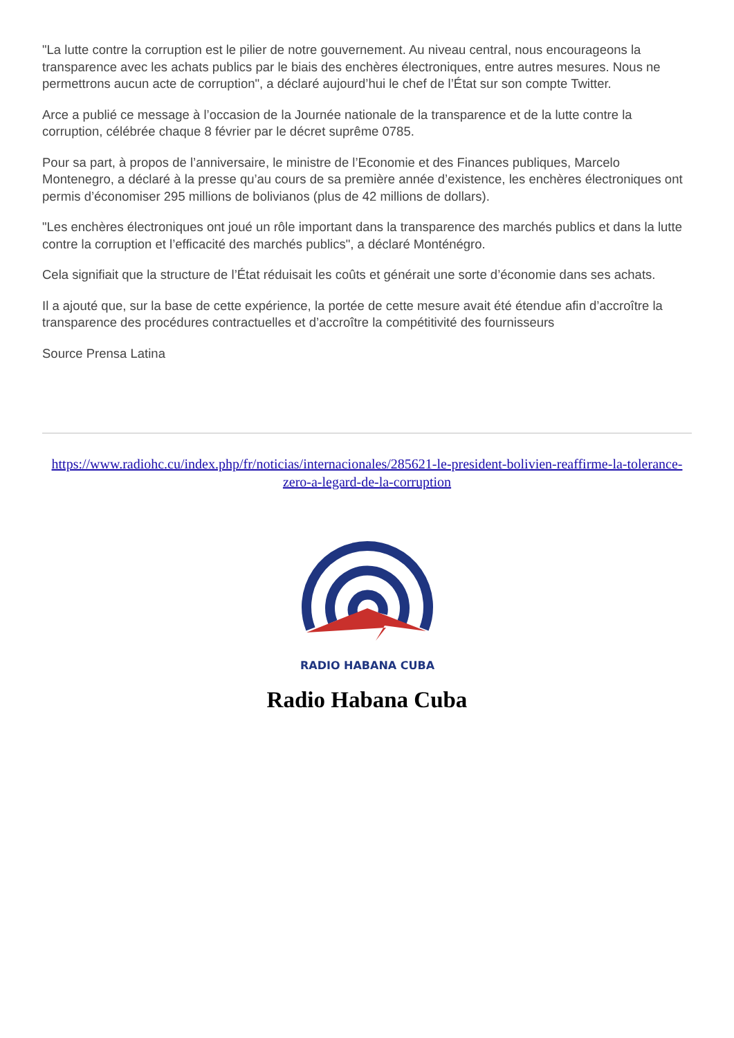"La lutte contre la corruption est le pilier de notre gouvernement. Au niveau central, nous encourageons la transparence avec les achats publics par le biais des enchères électroniques, entre autres mesures. Nous ne permettrons aucun acte de corruption", a déclaré aujourd’hui le chef de l’État sur son compte Twitter.
Arce a publié ce message à l’occasion de la Journée nationale de la transparence et de la lutte contre la corruption, célébrée chaque 8 février par le décret suprême 0785.
Pour sa part, à propos de l’anniversaire, le ministre de l’Economie et des Finances publiques, Marcelo Montenegro, a déclaré à la presse qu’au cours de sa première année d’existence, les enchères électroniques ont permis d’économiser 295 millions de bolivianos (plus de 42 millions de dollars).
"Les enchères électroniques ont joué un rôle important dans la transparence des marchés publics et dans la lutte contre la corruption et l’efficacité des marchés publics", a déclaré Monténégro.
Cela signifiait que la structure de l’État réduisait les coûts et générait une sorte d’économie dans ses achats.
Il a ajouté que, sur la base de cette expérience, la portée de cette mesure avait été étendue afin d’accroître la transparence des procédures contractuelles et d’accroître la compétitivité des fournisseurs
Source Prensa Latina
https://www.radiohc.cu/index.php/fr/noticias/internacionales/285621-le-president-bolivien-reaffirme-la-tolerance-zero-a-legard-de-la-corruption
RADIO HABANA CUBA
Radio Habana Cuba